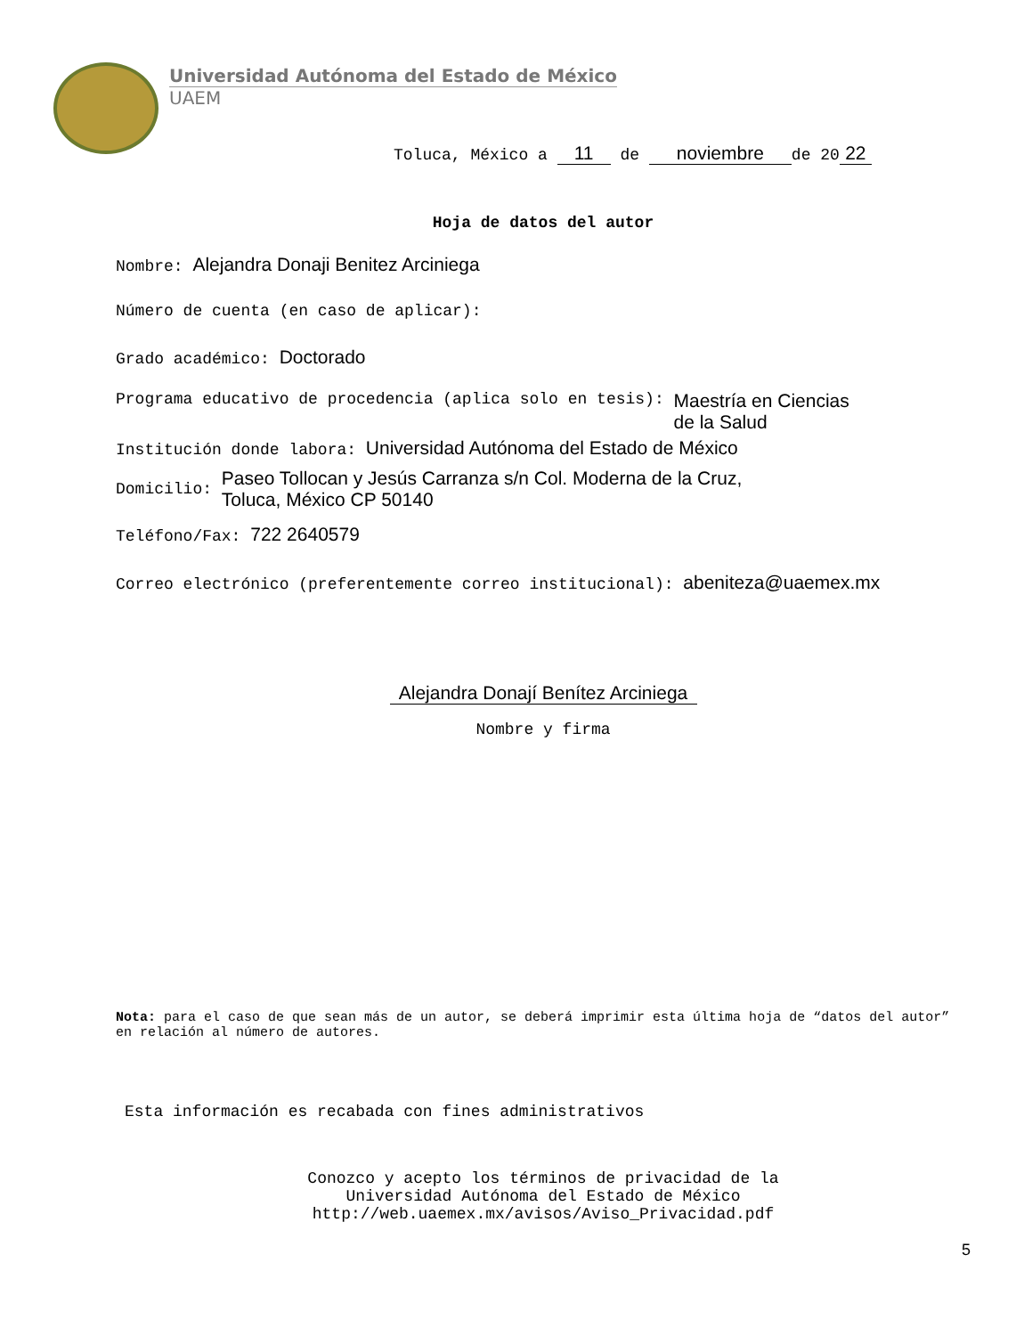Universidad Autónoma del Estado de México
UAEM
Toluca, México a 11 de noviembre de 20 22
Hoja de datos del autor
Nombre: Alejandra Donaji Benitez Arciniega
Número de cuenta (en caso de aplicar):
Grado académico: Doctorado
Programa educativo de procedencia (aplica solo en tesis):
Maestría en Ciencias de la Salud
Institución donde labora: Universidad Autónoma del Estado de México
Domicilio:
Paseo Tollocan y Jesús Carranza s/n Col. Moderna de la Cruz,
Toluca, México CP 50140
Teléfono/Fax: 722 2640579
Correo electrónico (preferentemente correo institucional): abeniteza@uaemex.mx
Alejandra Donají Benítez Arciniega
Nombre y firma
Nota: para el caso de que sean más de un autor, se deberá imprimir esta última hoja de “datos del autor” en relación al número de autores.
Esta información es recabada con fines administrativos
Conozco y acepto los términos de privacidad de la
Universidad Autónoma del Estado de México
http://web.uaemex.mx/avisos/Aviso_Privacidad.pdf
5